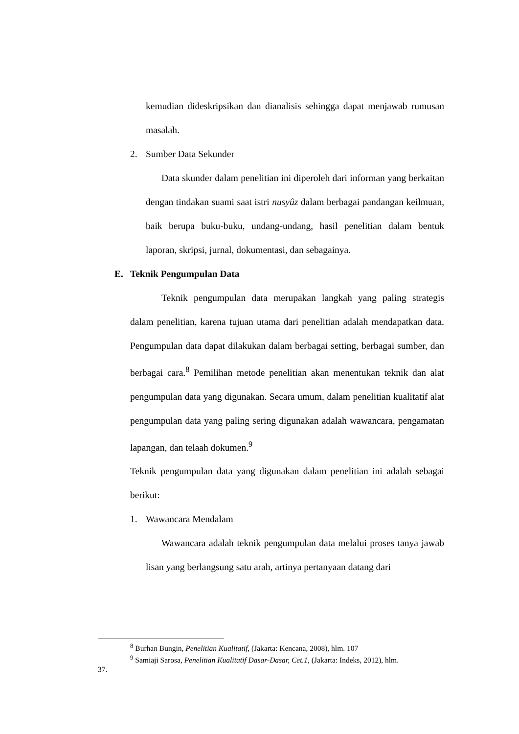kemudian dideskripsikan dan dianalisis sehingga dapat menjawab rumusan masalah.
2. Sumber Data Sekunder
Data skunder dalam penelitian ini diperoleh dari informan yang berkaitan dengan tindakan suami saat istri nusyûz dalam berbagai pandangan keilmuan, baik berupa buku-buku, undang-undang, hasil penelitian dalam bentuk laporan, skripsi, jurnal, dokumentasi, dan sebagainya.
E. Teknik Pengumpulan Data
Teknik pengumpulan data merupakan langkah yang paling strategis dalam penelitian, karena tujuan utama dari penelitian adalah mendapatkan data. Pengumpulan data dapat dilakukan dalam berbagai setting, berbagai sumber, dan berbagai cara.<sup>8</sup> Pemilihan metode penelitian akan menentukan teknik dan alat pengumpulan data yang digunakan. Secara umum, dalam penelitian kualitatif alat pengumpulan data yang paling sering digunakan adalah wawancara, pengamatan lapangan, dan telaah dokumen.<sup>9</sup>
Teknik pengumpulan data yang digunakan dalam penelitian ini adalah sebagai berikut:
1. Wawancara Mendalam
Wawancara adalah teknik pengumpulan data melalui proses tanya jawab lisan yang berlangsung satu arah, artinya pertanyaan datang dari
<sup>8</sup> Burhan Bungin, Penelitian Kualitatif, (Jakarta: Kencana, 2008), hlm. 107
<sup>9</sup> Samiaji Sarosa, Penelitian Kualitatif Dasar-Dasar, Cet.1, (Jakarta: Indeks, 2012), hlm.
37.